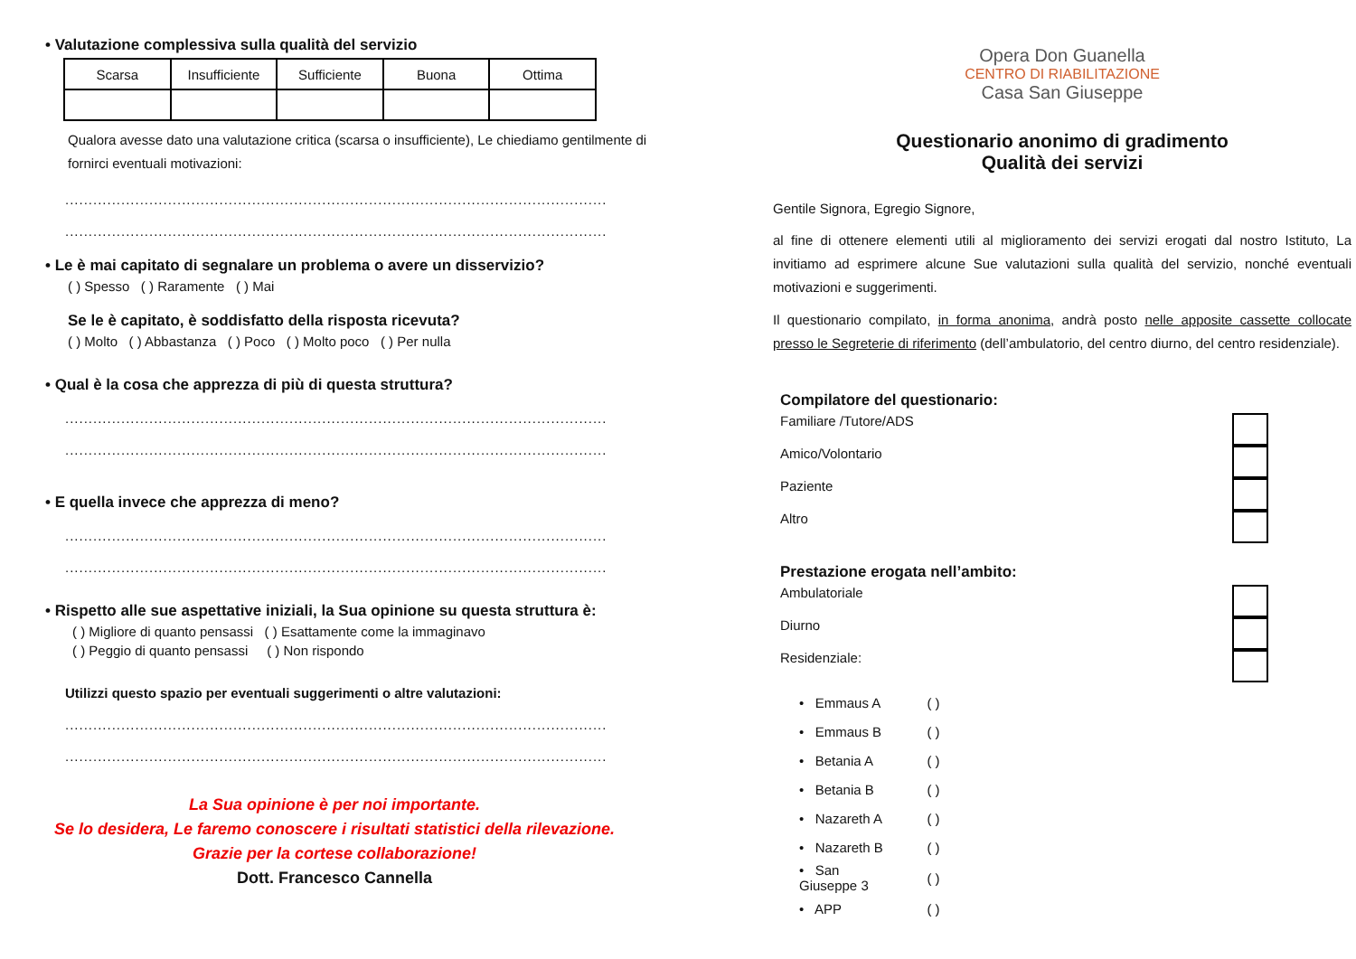• Valutazione complessiva sulla qualità del servizio
| Scarsa | Insufficiente | Sufficiente | Buona | Ottima |
Qualora avesse dato una valutazione critica (scarsa o insufficiente), Le chiediamo gentilmente di fornirci eventuali motivazioni:
..............................................................................................................................
..............................................................................................................................
• Le è mai capitato di segnalare un problema o avere un disservizio?
( ) Spesso ( ) Raramente ( ) Mai
Se le è capitato, è soddisfatto della risposta ricevuta?
( ) Molto ( ) Abbastanza ( ) Poco ( ) Molto poco ( ) Per nulla
• Qual è la cosa che apprezza di più di questa struttura?
..............................................................................................................................
..............................................................................................................................
• E quella invece che apprezza di meno?
..............................................................................................................................
..............................................................................................................................
• Rispetto alle sue aspettative iniziali, la Sua opinione su questa struttura è:
( ) Migliore di quanto pensassi ( ) Esattamente come la immaginavo
( ) Peggio di quanto pensassi ( ) Non rispondo
Utilizzi questo spazio per eventuali suggerimenti o altre valutazioni:
..............................................................................................................................
..............................................................................................................................
La Sua opinione è per noi importante.
Se lo desidera, Le faremo conoscere i risultati statistici della rilevazione.
Grazie per la cortese collaborazione!
Dott. Francesco Cannella
Opera Don Guanella
CENTRO DI RIABILITAZIONE
Casa San Giuseppe
Questionario anonimo di gradimento
Qualità dei servizi
Gentile Signora, Egregio Signore,
al fine di ottenere elementi utili al miglioramento dei servizi erogati dal nostro Istituto, La invitiamo ad esprimere alcune Sue valutazioni sulla qualità del servizio, nonché eventuali motivazioni e suggerimenti.
Il questionario compilato, in forma anonima, andrà posto nelle apposite cassette collocate presso le Segreterie di riferimento (dell’ambulatorio, del centro diurno, del centro residenziale).
Compilatore del questionario:
Familiare /Tutore/ADS
Amico/Volontario
Paziente
Altro
Prestazione erogata nell’ambito:
Ambulatoriale
Diurno
Residenziale:
| • Emmaus A | ( ) |
| • Emmaus B | ( ) |
| • Betania A | ( ) |
| • Betania B | ( ) |
| • Nazareth A | ( ) |
| • Nazareth B | ( ) |
| • San Giuseppe 3 | ( ) |
| • APP | ( ) |